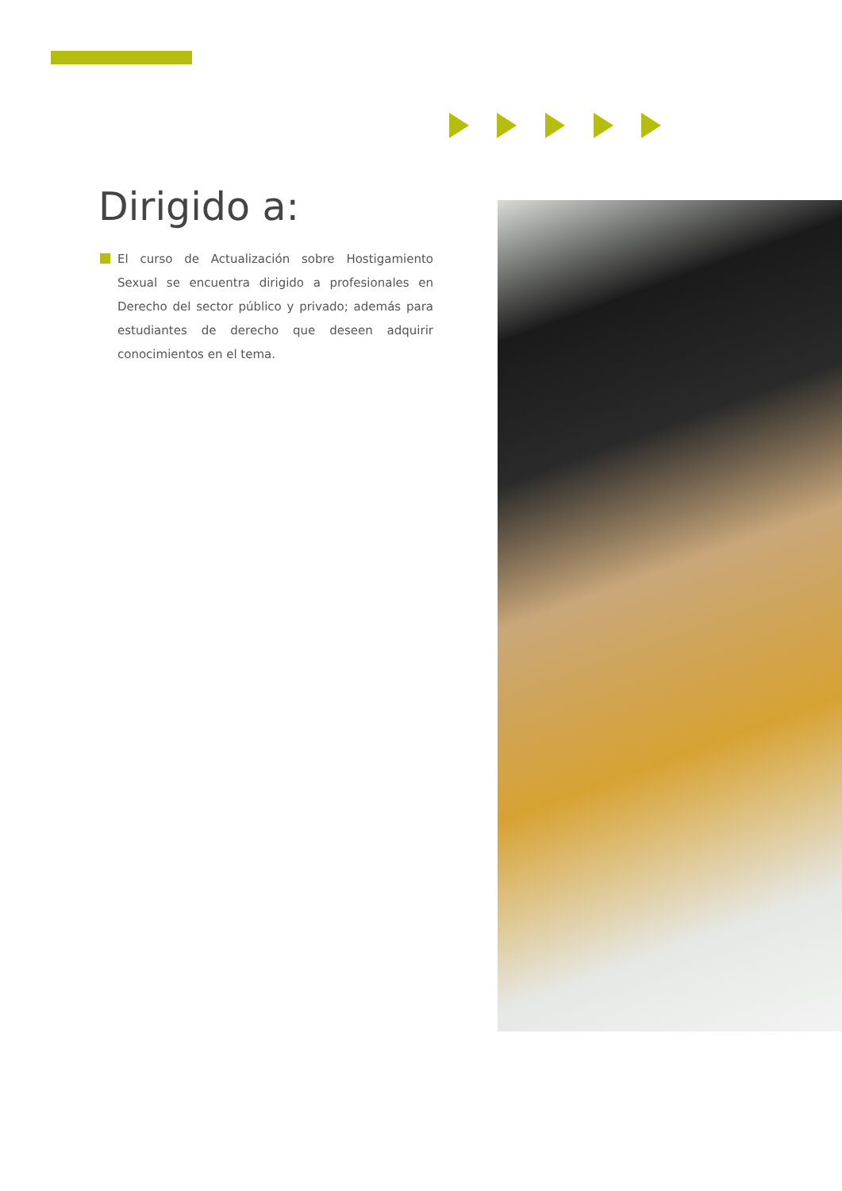Dirigido a:
El curso de Actualización sobre Hostigamiento Sexual se encuentra dirigido a profesionales en Derecho del sector público y privado; además para estudiantes de derecho que deseen adquirir conocimientos en el tema.